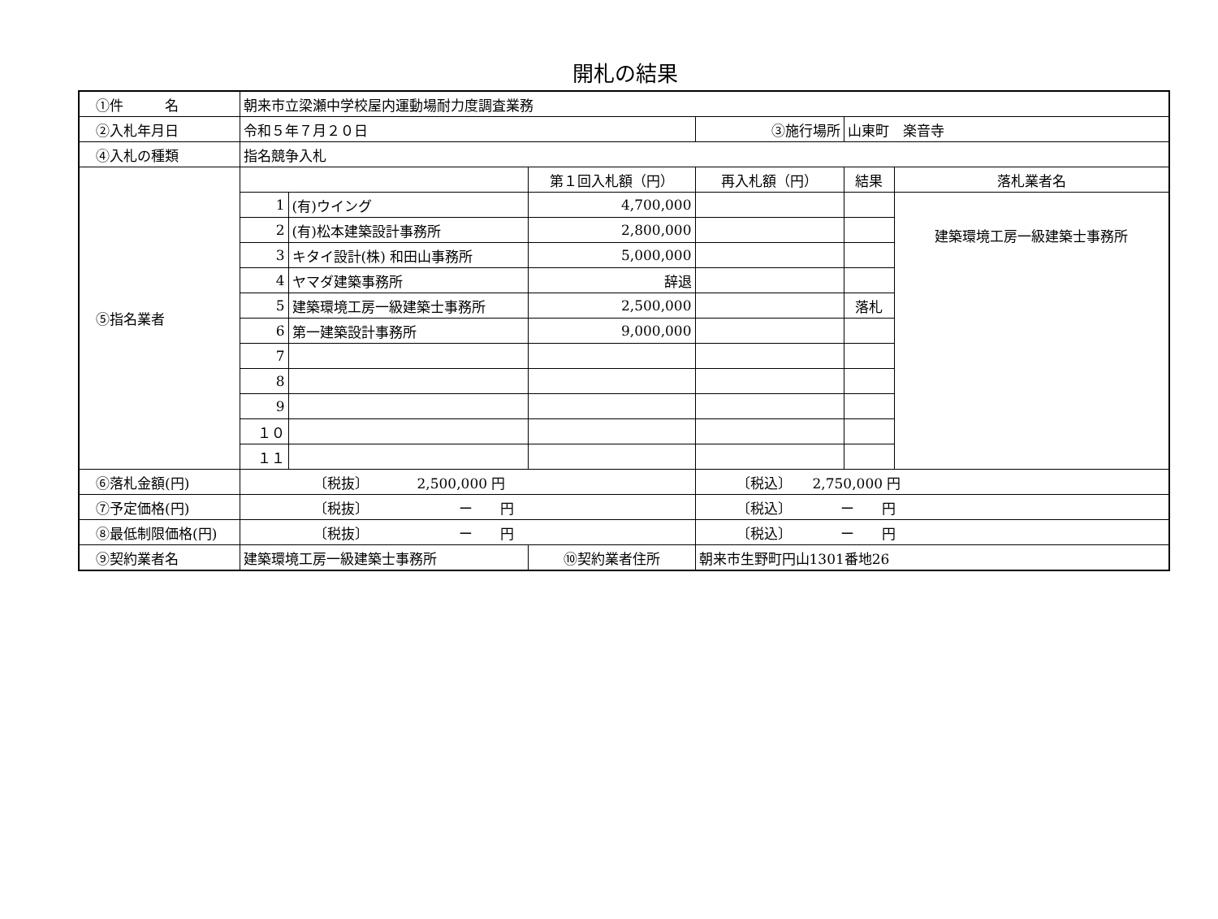開札の結果
| ①件 名 | 朝来市立梁瀬中学校屋内運動場耐力度調査業務 | | | | | |
| ②入札年月日 | 令和５年７月２０日 | | | ③施行場所 | 山東町 楽音寺 | |
| ④入札の種類 | 指名競争入札 | | | | | |
| ⑤指名業者 | | | 第１回入札額（円） | 再入札額（円） | 結果 | 落札業者名 |
| | 1 | (有)ウイング | 4,700,000 | | | 建築環境工房一級建築士事務所 |
| | 2 | (有)松本建築設計事務所 | 2,800,000 | | | |
| | 3 | キタイ設計(株) 和田山事務所 | 5,000,000 | | | |
| | 4 | ヤマダ建築事務所 | 辞退 | | | |
| | 5 | 建築環境工房一級建築士事務所 | 2,500,000 | | 落札 | |
| | 6 | 第一建築設計事務所 | 9,000,000 | | | |
| | 7 | | | | | |
| | 8 | | | | | |
| | 9 | | | | | |
| | １０ | | | | | |
| | １１ | | | | | |
| ⑥落札金額(円) | 〔税抜〕 2,500,000 円 | | | 〔税込〕 2,750,000 円 | | |
| ⑦予定価格(円) | 〔税抜〕 ー 円 | | | 〔税込〕 ー 円 | | |
| ⑧最低制限価格(円) | 〔税抜〕 ー 円 | | | 〔税込〕 ー 円 | | |
| ⑨契約業者名 | 建築環境工房一級建築士事務所 | | ⑩契約業者住所 | 朝来市生野町円山1301番地26 | | |